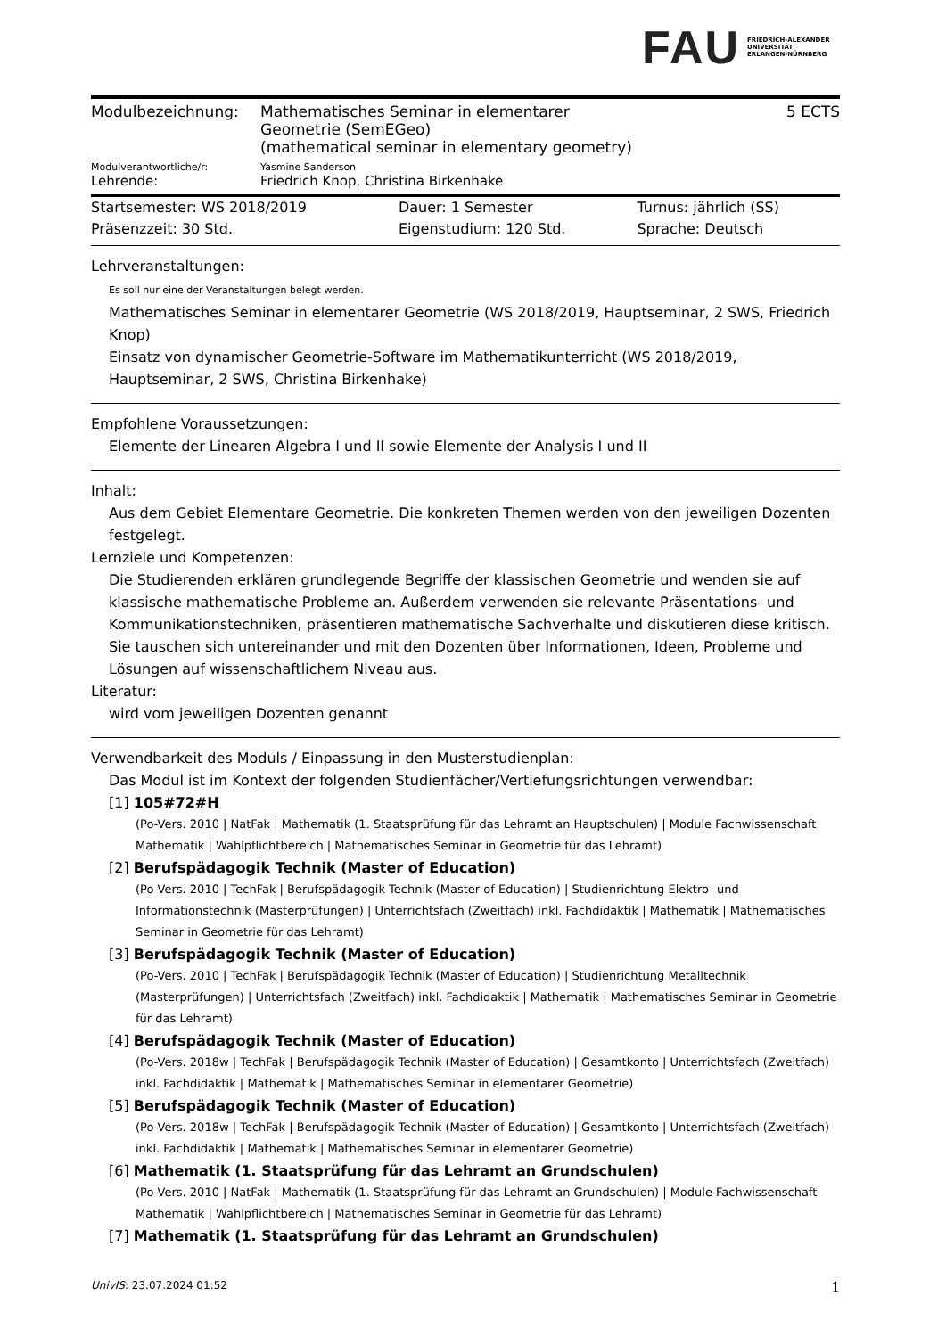FAU FRIEDRICH-ALEXANDER
UNIVERSITÄT
ERLANGEN-NÜRNBERG
| Modulbezeichnung: | Mathematisches Seminar in elementarer Geometrie (SemEGeo) (mathematical seminar in elementary geometry) | 5 ECTS |
| Modulverantwortliche/r: | Yasmine Sanderson | |
| Lehrende: | Friedrich Knop, Christina Birkenhake | |
| Startsemester: WS 2018/2019 | Dauer: 1 Semester | Turnus: jährlich (SS) |
| Präsenzzeit: 30 Std. | Eigenstudium: 120 Std. | Sprache: Deutsch |
Lehrveranstaltungen:
Es soll nur eine der Veranstaltungen belegt werden.
Mathematisches Seminar in elementarer Geometrie (WS 2018/2019, Hauptseminar, 2 SWS, Friedrich Knop)
Einsatz von dynamischer Geometrie-Software im Mathematikunterricht (WS 2018/2019, Hauptseminar, 2 SWS, Christina Birkenhake)
Empfohlene Voraussetzungen:
Elemente der Linearen Algebra I und II sowie Elemente der Analysis I und II
Inhalt:
Aus dem Gebiet Elementare Geometrie. Die konkreten Themen werden von den jeweiligen Dozenten festgelegt.
Lernziele und Kompetenzen:
Die Studierenden erklären grundlegende Begriffe der klassischen Geometrie und wenden sie auf klassische mathematische Probleme an. Außerdem verwenden sie relevante Präsentations- und Kommunikationstechniken, präsentieren mathematische Sachverhalte und diskutieren diese kritisch. Sie tauschen sich untereinander und mit den Dozenten über Informationen, Ideen, Probleme und Lösungen auf wissenschaftlichem Niveau aus.
Literatur:
wird vom jeweiligen Dozenten genannt
Verwendbarkeit des Moduls / Einpassung in den Musterstudienplan:
Das Modul ist im Kontext der folgenden Studienfächer/Vertiefungsrichtungen verwendbar:
[1] 105#72#H
(Po-Vers. 2010 | NatFak | Mathematik (1. Staatsprüfung für das Lehramt an Hauptschulen) | Module Fachwissenschaft Mathematik | Wahlpflichtbereich | Mathematisches Seminar in Geometrie für das Lehramt)
[2] Berufspädagogik Technik (Master of Education)
(Po-Vers. 2010 | TechFak | Berufspädagogik Technik (Master of Education) | Studienrichtung Elektro- und Informationstechnik (Masterprüfungen) | Unterrichtsfach (Zweitfach) inkl. Fachdidaktik | Mathematik | Mathematisches Seminar in Geometrie für das Lehramt)
[3] Berufspädagogik Technik (Master of Education)
(Po-Vers. 2010 | TechFak | Berufspädagogik Technik (Master of Education) | Studienrichtung Metalltechnik (Masterprüfungen) | Unterrichtsfach (Zweitfach) inkl. Fachdidaktik | Mathematik | Mathematisches Seminar in Geometrie für das Lehramt)
[4] Berufspädagogik Technik (Master of Education)
(Po-Vers. 2018w | TechFak | Berufspädagogik Technik (Master of Education) | Gesamtkonto | Unterrichtsfach (Zweitfach) inkl. Fachdidaktik | Mathematik | Mathematisches Seminar in elementarer Geometrie)
[5] Berufspädagogik Technik (Master of Education)
(Po-Vers. 2018w | TechFak | Berufspädagogik Technik (Master of Education) | Gesamtkonto | Unterrichtsfach (Zweitfach) inkl. Fachdidaktik | Mathematik | Mathematisches Seminar in elementarer Geometrie)
[6] Mathematik (1. Staatsprüfung für das Lehramt an Grundschulen)
(Po-Vers. 2010 | NatFak | Mathematik (1. Staatsprüfung für das Lehramt an Grundschulen) | Module Fachwissenschaft Mathematik | Wahlpflichtbereich | Mathematisches Seminar in Geometrie für das Lehramt)
[7] Mathematik (1. Staatsprüfung für das Lehramt an Grundschulen)
UnivIS: 23.07.2024 01:52 1